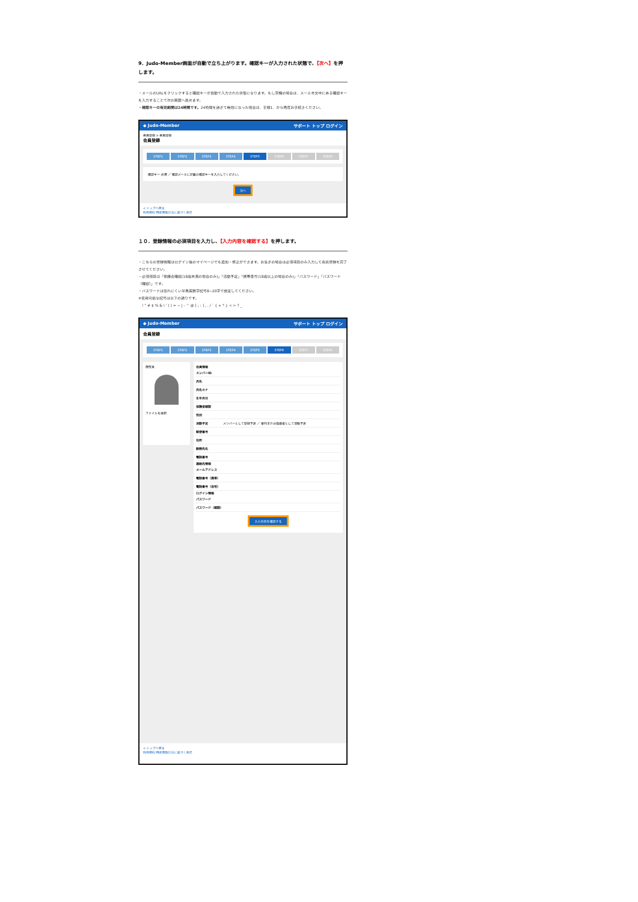9．Judo-Member画面が自動で立ち上がります。確認キーが入力された状態で、【次へ】を押します。
・メールのURLをクリックすると確認キーが自動で入力された状態になります。もし空欄の場合は、メール本文中にある確認キーを入力することで次の画面へ進めます。
・確認キーの有効期間は24時間です。24時間を過ぎて無効になった場合は、手順1．から再度お手続きください。
◆ Judo-Member サポート トップ ログイン
会員登録 > 会員登録
会員登録
STEP1 STEP2 STEP3 STEP4 STEP5 STEP6 STEP7 STEP8
確認キー 必須 ／ 確認メールに記載の確認キーを入力してください。
次へ
< トップへ戻る
利用規約 特定商取引法に基づく表記
１０．登録情報の必須項目を入力し、【入力内容を確認する】を押します。
・こちらの登録情報はログイン後のマイページでも追加・修正ができます。お急ぎの場合は必須項目のみ入力して会員登録を完了させてください。
・必須項目は「保護者確認(18歳未満の場合のみ)」「活動予定」「携帯番号(18歳以上の場合のみ)」「パスワード」「パスワード（確認）」です。
・パスワードは忘れにくい半角英数字記号8~20字で設定してください。
※使用可能な記号は以下の通りです。
　! " # $ % & \ ' ( ) = ~ | - ^ @ [ ; : ] , . / ` { + * } < > ? _
◆ Judo-Member サポート トップ ログイン
会員登録
STEP1 STEP2 STEP3 STEP4 STEP5 STEP6 STEP7 STEP8
顔写真
ファイルを選択
会員情報
メンバーID
氏名
氏名カナ
生年月日
保護者確認
性別
活動予定 メンバーとして登録予定 ／ 審判または指導者として活動予定
郵便番号
住所
勤務先名
電話番号
連絡先情報
メールアドレス
電話番号（携帯）
電話番号（自宅）
ログイン情報
パスワード
パスワード（確認）
入力内容を確認する
< トップへ戻る
利用規約 特定商取引法に基づく表記